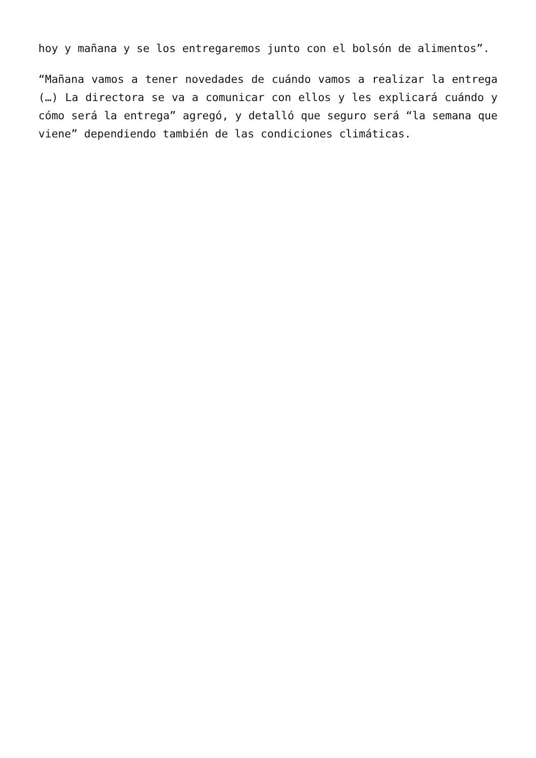hoy y mañana y se los entregaremos junto con el bolsón de alimentos”.
“Mañana vamos a tener novedades de cuándo vamos a realizar la entrega (…) La directora se va a comunicar con ellos y les explicará cuándo y cómo será la entrega” agregó, y detalló que seguro será “la semana que viene” dependiendo también de las condiciones climáticas.